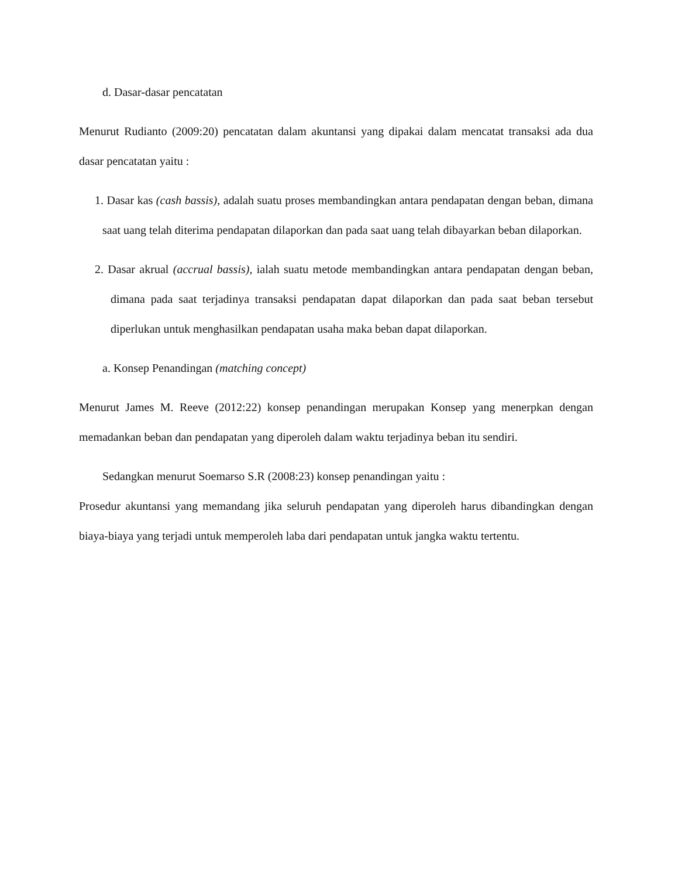d. Dasar-dasar pencatatan
Menurut Rudianto (2009:20) pencatatan dalam akuntansi yang dipakai dalam mencatat transaksi ada dua dasar pencatatan yaitu :
1. Dasar kas (cash bassis), adalah suatu proses membandingkan antara pendapatan dengan beban, dimana saat uang telah diterima pendapatan dilaporkan dan pada saat uang telah dibayarkan beban dilaporkan.
2. Dasar akrual (accrual bassis), ialah suatu metode membandingkan antara pendapatan dengan beban, dimana pada saat terjadinya transaksi pendapatan dapat dilaporkan dan pada saat beban tersebut diperlukan untuk menghasilkan pendapatan usaha maka beban dapat dilaporkan.
a. Konsep Penandingan (matching concept)
Menurut James M. Reeve (2012:22) konsep penandingan merupakan Konsep yang menerpkan dengan memadankan beban dan pendapatan yang diperoleh dalam waktu terjadinya beban itu sendiri.
Sedangkan menurut Soemarso S.R (2008:23) konsep penandingan yaitu :
Prosedur akuntansi yang memandang jika seluruh pendapatan yang diperoleh harus dibandingkan dengan biaya-biaya yang terjadi untuk memperoleh laba dari pendapatan untuk jangka waktu tertentu.